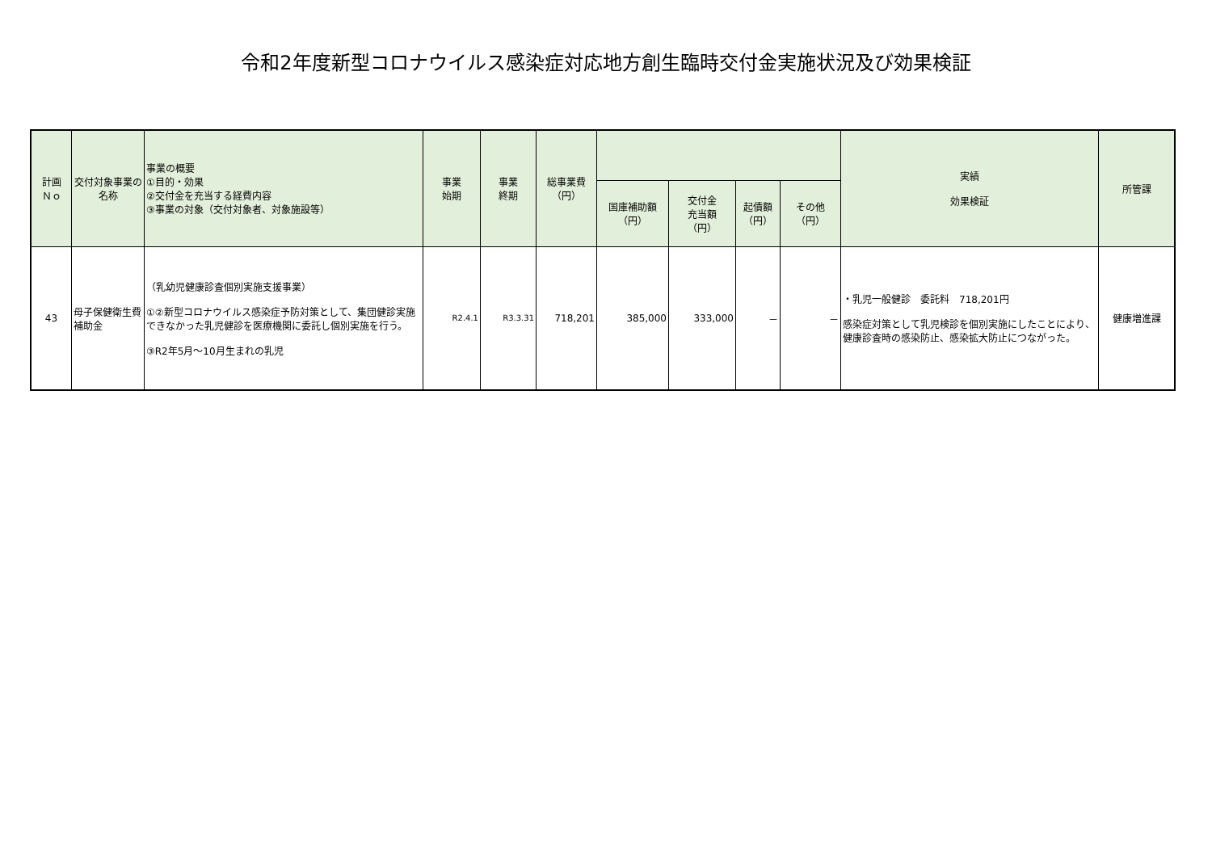令和2年度新型コロナウイルス感染症対応地方創生臨時交付金実施状況及び効果検証
| 計画 Ｎｏ | 交付対象事業の名称 | 事業の概要 ①目的・効果 ②交付金を充当する経費内容 ③事業の対象（交付対象者、対象施設等） | 事業 始期 | 事業 終期 | 総事業費 （円） | | | | | 実績 効果検証 | 所管課 |
| --- | --- | --- | --- | --- | --- | --- | --- | --- | --- | --- | --- |
| | | | | | | 国庫補助額 （円） | 交付金 充当額 （円） | 起債額 （円） | その他 （円） | | |
| 43 | 母子保健衛生費補助金 | （乳幼児健康診査個別実施支援事業） ①②新型コロナウイルス感染症予防対策として、集団健診実施できなかった乳児健診を医療機関に委託し個別実施を行う。 ③R2年5月～10月生まれの乳児 | R2.4.1 | R3.3.31 | 718,201 | 385,000 | 333,000 | － | － | ・乳児一般健診 委託料 718,201円 感染症対策として乳児検診を個別実施にしたことにより、健康診査時の感染防止、感染拡大防止につながった。 | 健康増進課 |